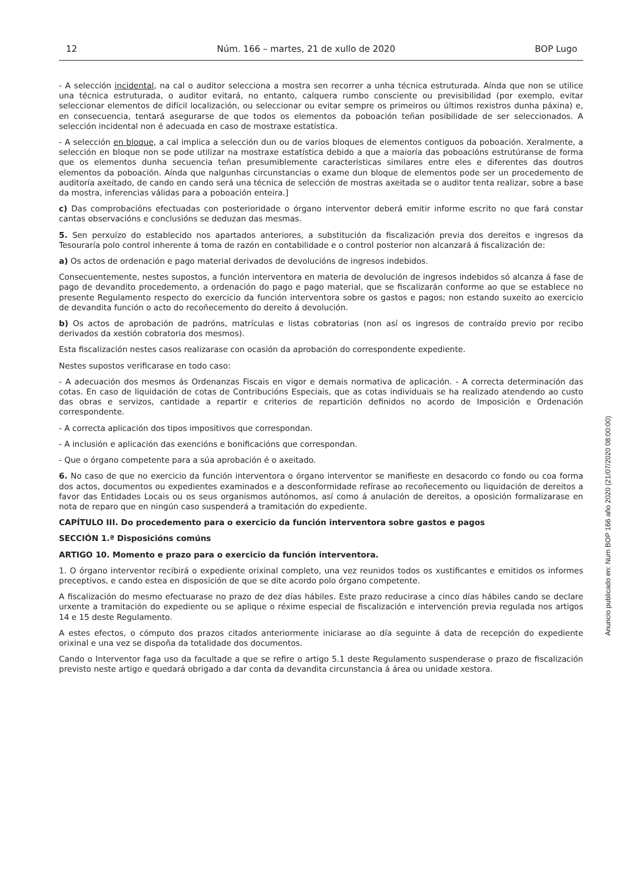12 Núm. 166 – martes, 21 de xullo de 2020 BOP Lugo
- A selección incidental, na cal o auditor selecciona a mostra sen recorrer a unha técnica estruturada. Aínda que non se utilice una técnica estruturada, o auditor evitará, no entanto, calquera rumbo consciente ou previsibilidad (por exemplo, evitar seleccionar elementos de difícil localización, ou seleccionar ou evitar sempre os primeiros ou últimos rexistros dunha páxina) e, en consecuencia, tentará asegurarse de que todos os elementos da poboación teñan posibilidade de ser seleccionados. A selección incidental non é adecuada en caso de mostraxe estatística.
- A selección en bloque, a cal implica a selección dun ou de varios bloques de elementos contiguos da poboación. Xeralmente, a selección en bloque non se pode utilizar na mostraxe estatística debido a que a maioría das poboacións estrutúranse de forma que os elementos dunha secuencia teñan presumiblemente características similares entre eles e diferentes das doutros elementos da poboación. Aínda que nalgunhas circunstancias o exame dun bloque de elementos pode ser un procedemento de auditoría axeitado, de cando en cando será una técnica de selección de mostras axeitada se o auditor tenta realizar, sobre a base da mostra, inferencias válidas para a poboación enteira.]
c) Das comprobacións efectuadas con posterioridade o órgano interventor deberá emitir informe escrito no que fará constar cantas observacións e conclusións se deduzan das mesmas.
5. Sen perxuízo do establecido nos apartados anteriores, a substitución da fiscalización previa dos dereitos e ingresos da Tesouraría polo control inherente á toma de razón en contabilidade e o control posterior non alcanzará á fiscalización de:
a) Os actos de ordenación e pago material derivados de devolucións de ingresos indebidos.
Consecuentemente, nestes supostos, a función interventora en materia de devolución de ingresos indebidos só alcanza á fase de pago de devandito procedemento, a ordenación do pago e pago material, que se fiscalizarán conforme ao que se establece no presente Regulamento respecto do exercicio da función interventora sobre os gastos e pagos; non estando suxeito ao exercicio de devandita función o acto do recoñecemento do dereito á devolución.
b) Os actos de aprobación de padróns, matrículas e listas cobratorias (non así os ingresos de contraído previo por recibo derivados da xestión cobratoria dos mesmos).
Esta fiscalización nestes casos realizarase con ocasión da aprobación do correspondente expediente.
Nestes supostos verificarase en todo caso:
- A adecuación dos mesmos ás Ordenanzas Fiscais en vigor e demais normativa de aplicación. - A correcta determinación das cotas. En caso de liquidación de cotas de Contribucións Especiais, que as cotas individuais se ha realizado atendendo ao custo das obras e servizos, cantidade a repartir e criterios de repartición definidos no acordo de Imposición e Ordenación correspondente.
- A correcta aplicación dos tipos impositivos que correspondan.
- A inclusión e aplicación das exencións e bonificacións que correspondan.
- Que o órgano competente para a súa aprobación é o axeitado.
6. No caso de que no exercicio da función interventora o órgano interventor se manifieste en desacordo co fondo ou coa forma dos actos, documentos ou expedientes examinados e a desconformidade refírase ao recoñecemento ou liquidación de dereitos a favor das Entidades Locais ou os seus organismos autónomos, así como á anulación de dereitos, a oposición formalizarase en nota de reparo que en ningún caso suspenderá a tramitación do expediente.
CAPÍTULO III. Do procedemento para o exercicio da función interventora sobre gastos e pagos
SECCIÓN 1.ª Disposicións comúns
ARTIGO 10. Momento e prazo para o exercicio da función interventora.
1. O órgano interventor recibirá o expediente orixinal completo, una vez reunidos todos os xustificantes e emitidos os informes preceptivos, e cando estea en disposición de que se dite acordo polo órgano competente.
A fiscalización do mesmo efectuarase no prazo de dez días hábiles. Este prazo reducirase a cinco días hábiles cando se declare urxente a tramitación do expediente ou se aplique o réxime especial de fiscalización e intervención previa regulada nos artigos 14 e 15 deste Regulamento.
A estes efectos, o cómputo dos prazos citados anteriormente iniciarase ao día seguinte á data de recepción do expediente orixinal e una vez se dispoña da totalidade dos documentos.
Cando o Interventor faga uso da facultade a que se refire o artigo 5.1 deste Regulamento suspenderase o prazo de fiscalización previsto neste artigo e quedará obrigado a dar conta da devandita circunstancia á área ou unidade xestora.
Anuncio publicado en: Num BOP 166 año 2020 (21/07/2020 08:00:00)